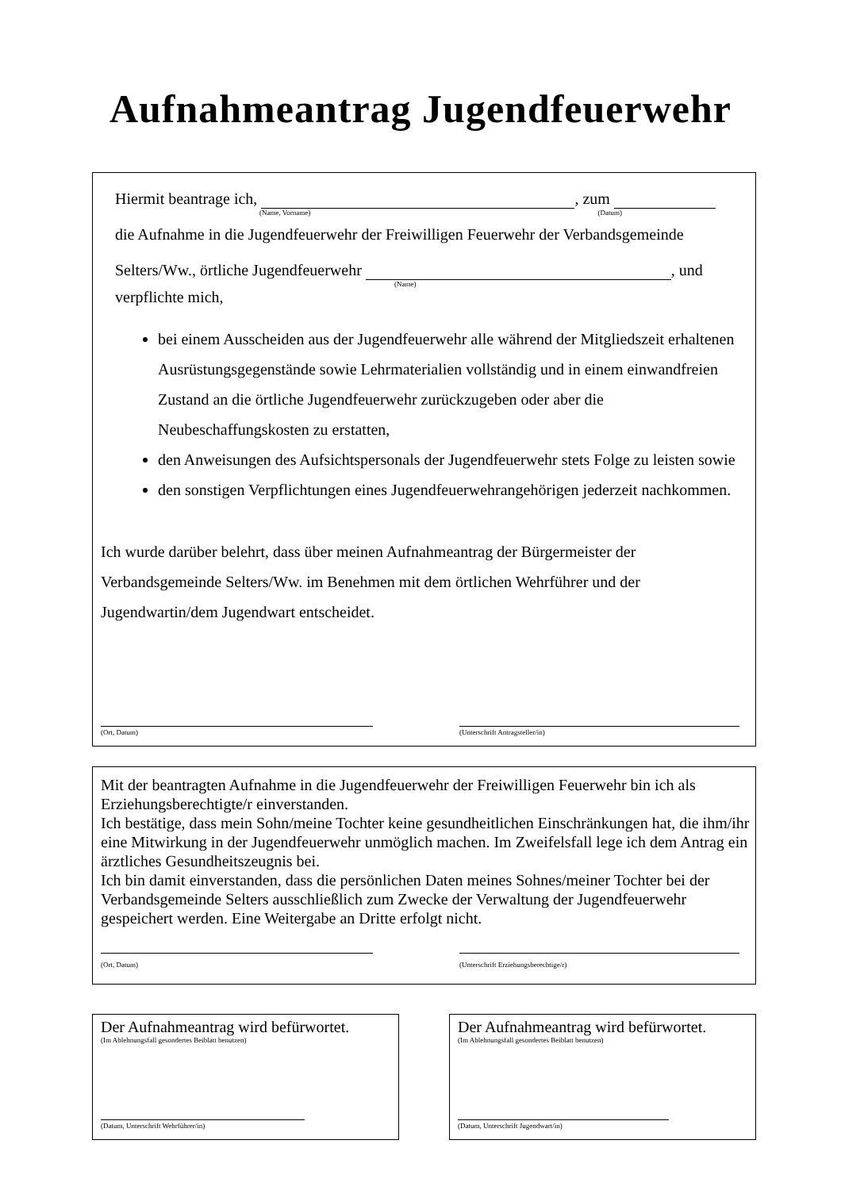Aufnahmeantrag Jugendfeuerwehr
Hiermit beantrage ich, , zum
(Name, Vorname) (Datum)
die Aufnahme in die Jugendfeuerwehr der Freiwilligen Feuerwehr der Verbandsgemeinde
Selters/Ww., örtliche Jugendfeuerwehr , und
(Name)
verpflichte mich,
bei einem Ausscheiden aus der Jugendfeuerwehr alle während der Mitgliedszeit erhaltenen Ausrüstungsgegenstände sowie Lehrmaterialien vollständig und in einem einwandfreien Zustand an die örtliche Jugendfeuerwehr zurückzugeben oder aber die Neubeschaffungskosten zu erstatten,
den Anweisungen des Aufsichtspersonals der Jugendfeuerwehr stets Folge zu leisten sowie
den sonstigen Verpflichtungen eines Jugendfeuerwehrangehörigen jederzeit nachkommen.
Ich wurde darüber belehrt, dass über meinen Aufnahmeantrag der Bürgermeister der Verbandsgemeinde Selters/Ww. im Benehmen mit dem örtlichen Wehrführer und der Jugendwartin/dem Jugendwart entscheidet.
(Ort, Datum) (Unterschrift Antragsteller/in)
Mit der beantragten Aufnahme in die Jugendfeuerwehr der Freiwilligen Feuerwehr bin ich als Erziehungsberechtigte/r einverstanden.
Ich bestätige, dass mein Sohn/meine Tochter keine gesundheitlichen Einschränkungen hat, die ihm/ihr eine Mitwirkung in der Jugendfeuerwehr unmöglich machen. Im Zweifelsfall lege ich dem Antrag ein ärztliches Gesundheitszeugnis bei.
Ich bin damit einverstanden, dass die persönlichen Daten meines Sohnes/meiner Tochter bei der Verbandsgemeinde Selters ausschließlich zum Zwecke der Verwaltung der Jugendfeuerwehr gespeichert werden. Eine Weitergabe an Dritte erfolgt nicht.
(Ort, Datum) (Unterschrift Erziehungsberechtige/r)
Der Aufnahmeantrag wird befürwortet.
(Im Ablehnungsfall gesondertes Beiblatt benutzen)
(Datum, Unterschrift Wehrführer/in)
Der Aufnahmeantrag wird befürwortet.
(Im Ablehnungsfall gesondertes Beiblatt benutzen)
(Datum, Unterschrift Jugendwart/in)